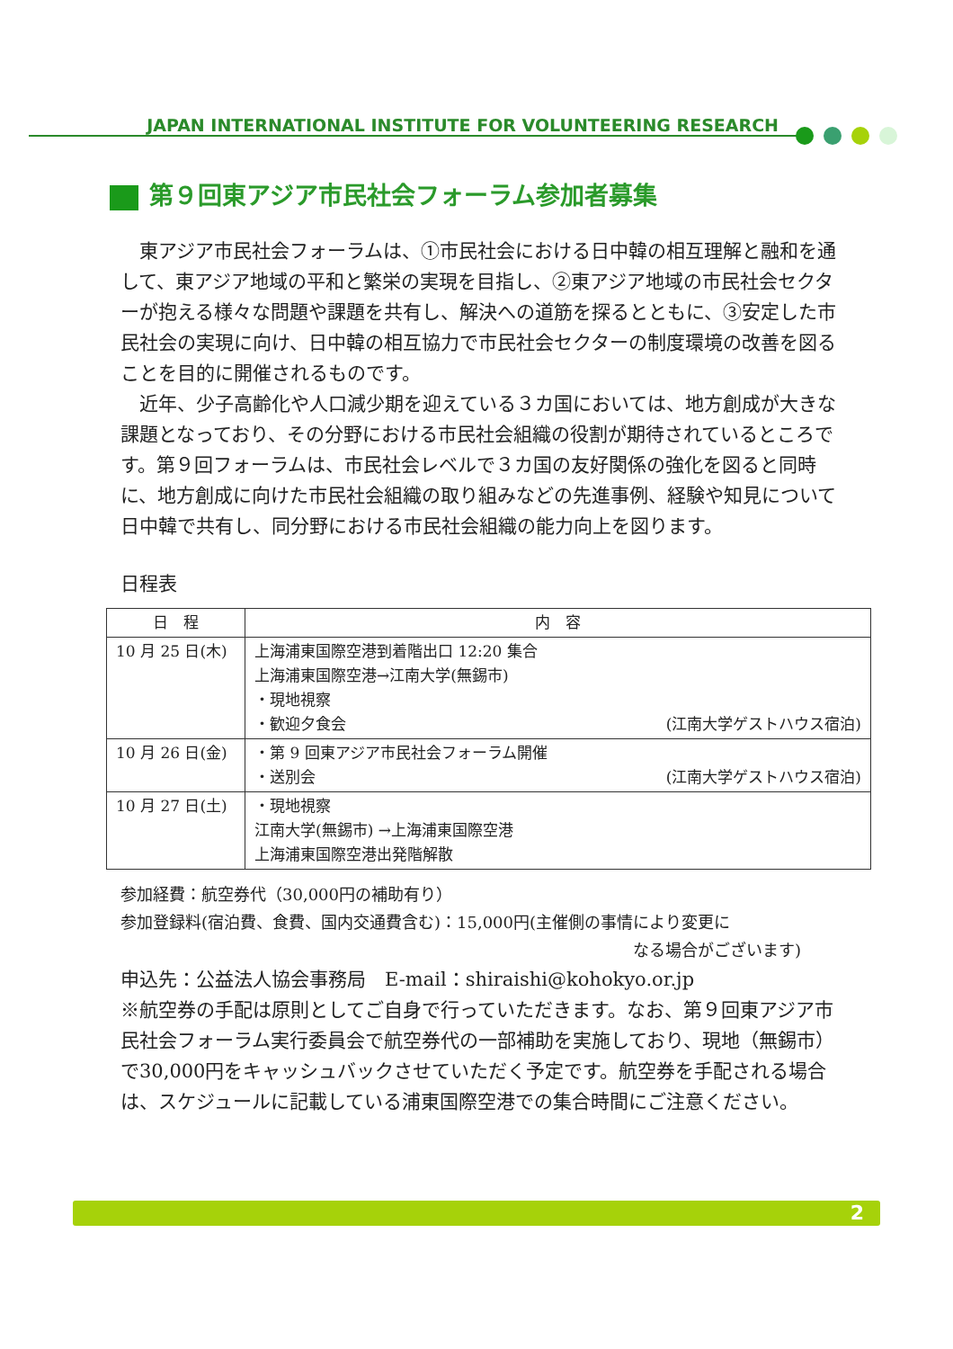JAPAN INTERNATIONAL INSTITUTE FOR VOLUNTEERING RESEARCH
第９回東アジア市民社会フォーラム参加者募集
　東アジア市民社会フォーラムは、①市民社会における日中韓の相互理解と融和を通して、東アジア地域の平和と繁栄の実現を目指し、②東アジア地域の市民社会セクターが抱える様々な問題や課題を共有し、解決への道筋を探るとともに、③安定した市民社会の実現に向け、日中韓の相互協力で市民社会セクターの制度環境の改善を図ることを目的に開催されるものです。
　近年、少子高齢化や人口減少期を迎えている３カ国においては、地方創成が大きな課題となっており、その分野における市民社会組織の役割が期待されているところです。第９回フォーラムは、市民社会レベルで３カ国の友好関係の強化を図ると同時に、地方創成に向けた市民社会組織の取り組みなどの先進事例、経験や知見について日中韓で共有し、同分野における市民社会組織の能力向上を図ります。
日程表
| 日 程 | 内 容 |
| --- | --- |
| 10 月 25 日(木) | 上海浦東国際空港到着階出口 12:20 集合 上海浦東国際空港→江南大学(無錫市) ・現地視察 ・歓迎夕食会 (江南大学ゲストハウス宿泊) |
| 10 月 26 日(金) | ・第 9 回東アジア市民社会フォーラム開催 ・送別会 (江南大学ゲストハウス宿泊) |
| 10 月 27 日(土) | ・現地視察 江南大学(無錫市) →上海浦東国際空港 上海浦東国際空港出発階解散 |
参加経費：航空券代（30,000円の補助有り）
参加登録料(宿泊費、食費、国内交通費含む)：15,000円(主催側の事情により変更に
なる場合がございます)
申込先：公益法人協会事務局　E-mail：shiraishi@kohokyo.or.jp
※航空券の手配は原則としてご自身で行っていただきます。なお、第９回東アジア市民社会フォーラム実行委員会で航空券代の一部補助を実施しており、現地（無錫市）で30,000円をキャッシュバックさせていただく予定です。航空券を手配される場合は、スケジュールに記載している浦東国際空港での集合時間にご注意ください。
2